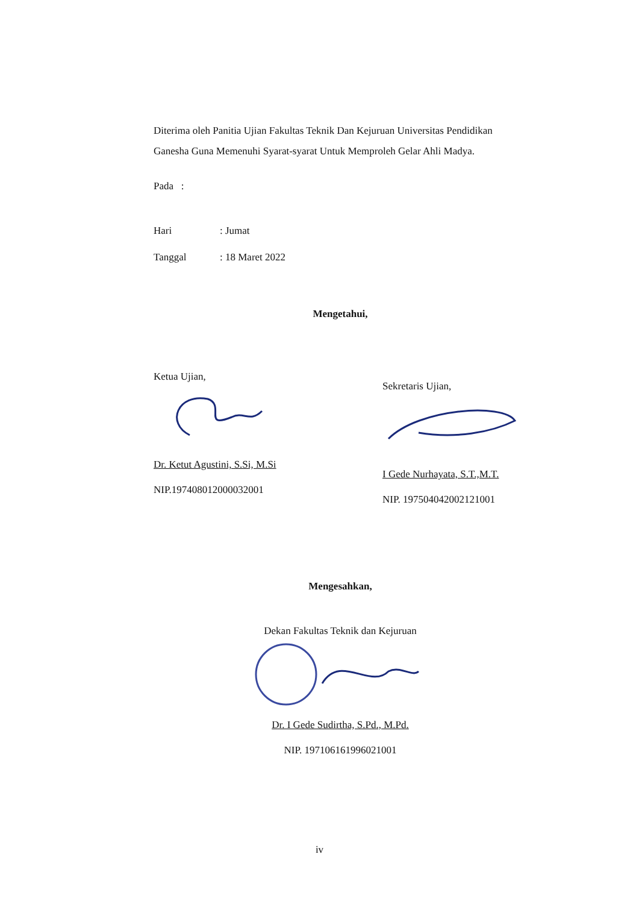Diterima oleh Panitia Ujian Fakultas Teknik Dan Kejuruan Universitas Pendidikan Ganesha Guna Memenuhi Syarat-syarat Untuk Memproleh Gelar Ahli Madya.
Pada :
Hari: Jumat
Tanggal: 18 Maret 2022
Mengetahui,
Ketua Ujian,
Dr. Ketut Agustini, S.Si, M.Si
NIP.197408012000032001
Sekretaris Ujian,
I Gede Nurhayata, S.T.,M.T.
NIP. 197504042002121001
Mengesahkan,
Dekan Fakultas Teknik dan Kejuruan
Dr. I Gede Sudirtha, S.Pd., M.Pd.
NIP. 197106161996021001
iv